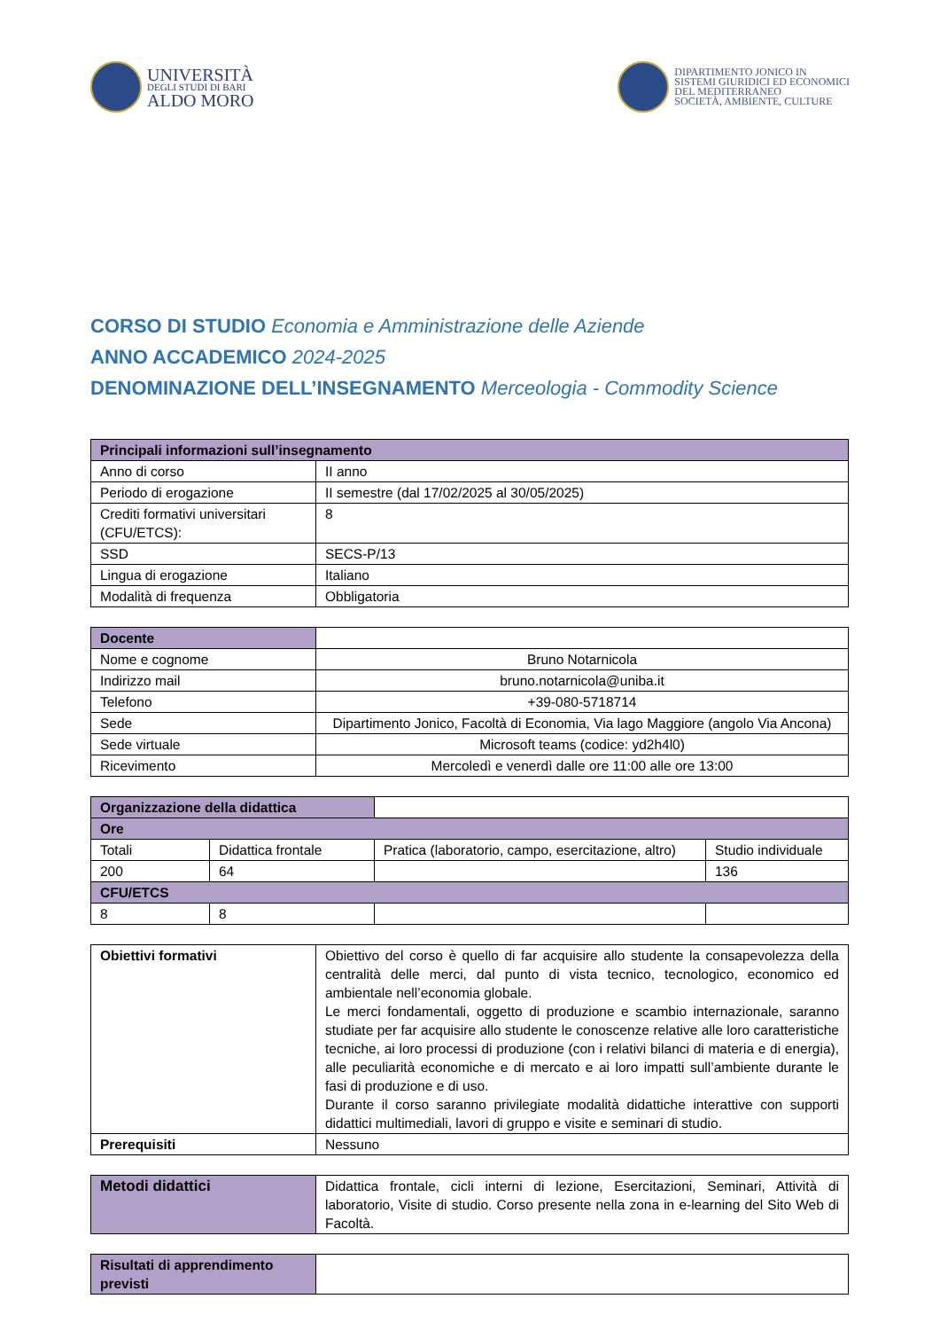UNIVERSITÀ
DEGLI STUDI DI BARI
ALDO MORO
DIPARTIMENTO JONICO IN
SISTEMI GIURIDICI ED ECONOMICI
DEL MEDITERRANEO
SOCIETÀ, AMBIENTE, CULTURE
CORSO DI STUDIO Economia e Amministrazione delle Aziende
ANNO ACCADEMICO 2024-2025
DENOMINAZIONE DELL’INSEGNAMENTO Merceologia - Commodity Science
| Principali informazioni sull’insegnamento | |
| --- | --- |
| Anno di corso | II anno |
| Periodo di erogazione | II semestre (dal 17/02/2025 al 30/05/2025) |
| Crediti formativi universitari (CFU/ETCS): | 8 |
| SSD | SECS-P/13 |
| Lingua di erogazione | Italiano |
| Modalità di frequenza | Obbligatoria |
| Docente | |
| Nome e cognome | Bruno Notarnicola |
| Indirizzo mail | bruno.notarnicola@uniba.it |
| Telefono | +39-080-5718714 |
| Sede | Dipartimento Jonico, Facoltà di Economia, Via lago Maggiore (angolo Via Ancona) |
| Sede virtuale | Microsoft teams (codice: yd2h4l0) |
| Ricevimento | Mercoledì e venerdì dalle ore 11:00 alle ore 13:00 |
| Organizzazione della didattica | | | |
| Ore | | | |
| Totali | Didattica frontale | Pratica (laboratorio, campo, esercitazione, altro) | Studio individuale |
| 200 | 64 | | 136 |
| CFU/ETCS | | | |
| 8 | 8 | | |
| Obiettivi formativi | Obiettivo del corso è quello di far acquisire allo studente la consapevolezza della centralità delle merci, dal punto di vista tecnico, tecnologico, economico ed ambientale nell’economia globale. Le merci fondamentali, oggetto di produzione e scambio internazionale, saranno studiate per far acquisire allo studente le conoscenze relative alle loro caratteristiche tecniche, ai loro processi di produzione (con i relativi bilanci di materia e di energia), alle peculiarità economiche e di mercato e ai loro impatti sull’ambiente durante le fasi di produzione e di uso. Durante il corso saranno privilegiate modalità didattiche interattive con supporti didattici multimediali, lavori di gruppo e visite e seminari di studio. |
| Prerequisiti | Nessuno |
| Metodi didattici | Didattica frontale, cicli interni di lezione, Esercitazioni, Seminari, Attività di laboratorio, Visite di studio. Corso presente nella zona in e-learning del Sito Web di Facoltà. |
| Risultati di apprendimento previsti | |